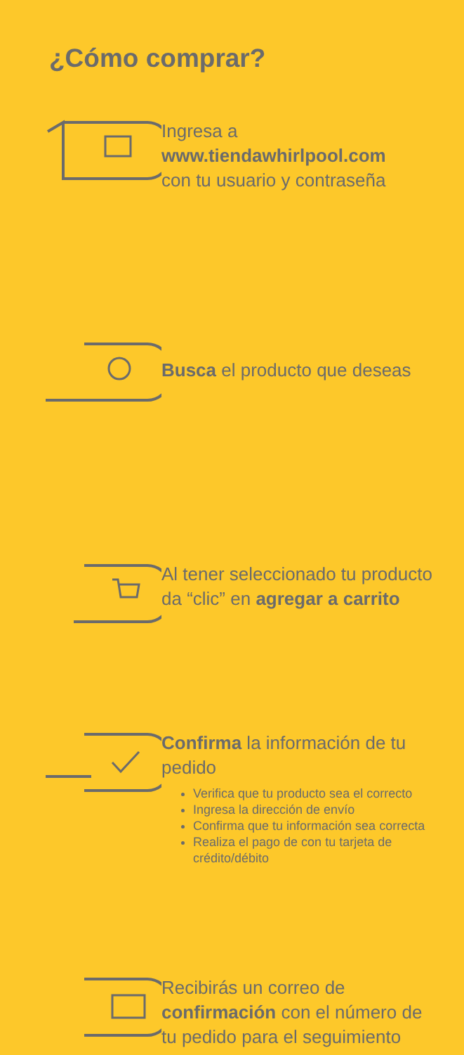¿Cómo comprar?
Ingresa a
www.tiendawhirlpool.com
con tu usuario y contraseña
Busca el producto que deseas
Al tener seleccionado tu producto da “clic” en agregar a carrito
Confirma la información de tu pedido
Verifica que tu producto sea el correcto
Ingresa la dirección de envío
Confirma que tu información sea correcta
Realiza el pago de con tu tarjeta de crédito/débito
Recibirás un correo de confirmación con el número de tu pedido para el seguimiento